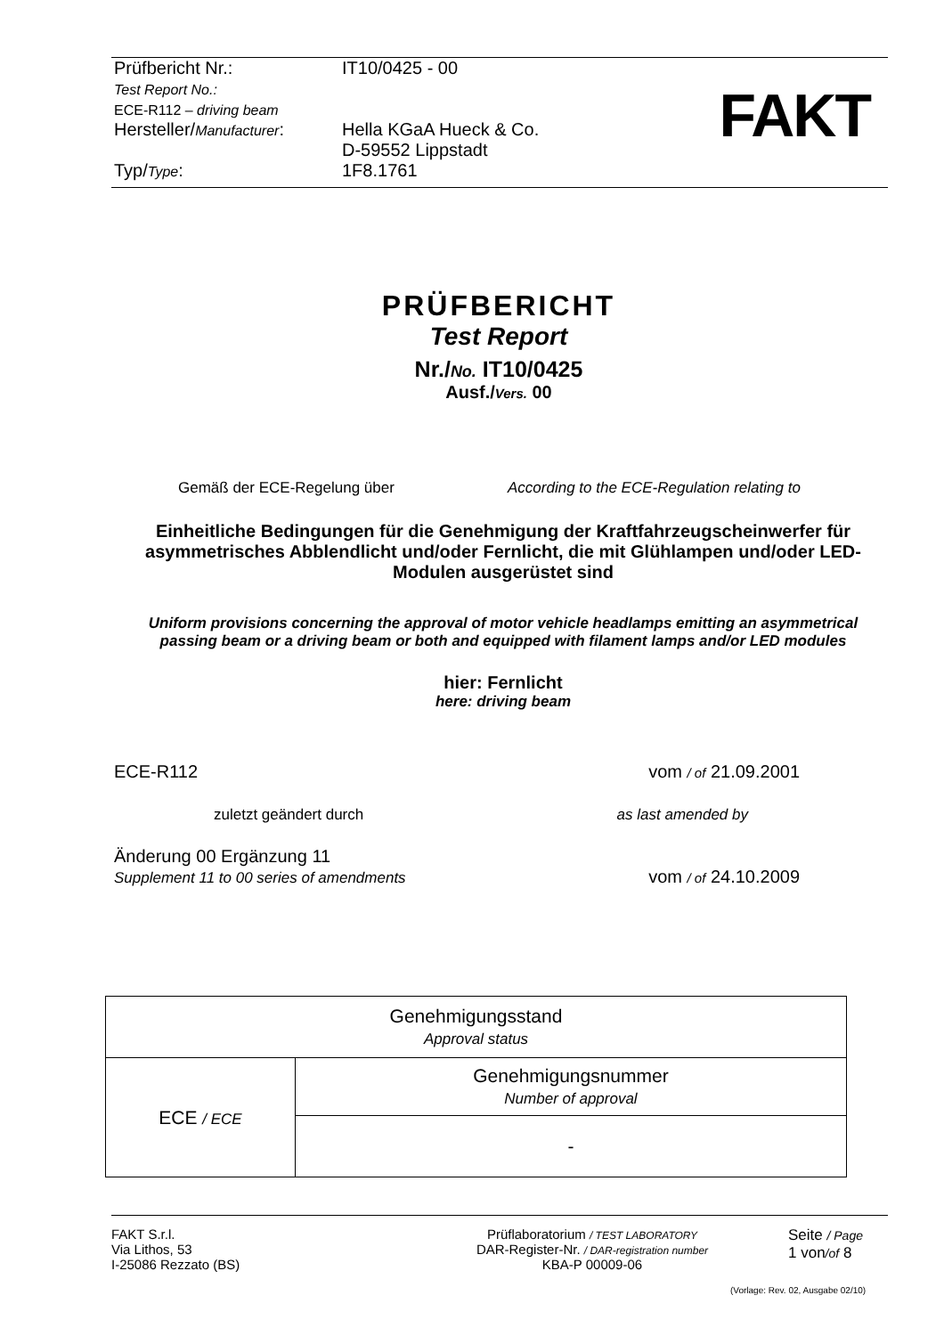Prüfbericht Nr.:
Test Report No.:
ECE-R112 – driving beam
IT10/0425 - 00
Hersteller/Manufacturer:
Hella KGaA Hueck & Co.
D-59552 Lippstadt
Typ/Type: 1F8.1761
FAKT
PRÜFBERICHT
Test Report
Nr./No. IT10/0425
Ausf./Vers. 00
Gemäß der ECE-Regelung über According to the ECE-Regulation relating to
Einheitliche Bedingungen für die Genehmigung der Kraftfahrzeugscheinwerfer für asymmetrisches Abblendlicht und/oder Fernlicht, die mit Glühlampen und/oder LED-Modulen ausgerüstet sind
Uniform provisions concerning the approval of motor vehicle headlamps emitting an asymmetrical passing beam or a driving beam or both and equipped with filament lamps and/or LED modules
hier: Fernlicht
here: driving beam
ECE-R112 vom / of 21.09.2001
zuletzt geändert durch as last amended by
Änderung 00 Ergänzung 11
Supplement 11 to 00 series of amendments vom / of 24.10.2009
| Genehmigungsstand Approval status | |
| ECE / ECE | Genehmigungsnummer Number of approval |
| | - |
FAKT S.r.l.
Via Lithos, 53
I-25086 Rezzato (BS)
Prüflaboratorium / TEST LABORATORY
DAR-Register-Nr. / DAR-registration number
KBA-P 00009-06
Seite / Page
1 von/of 8
(Vorlage: Rev. 02, Ausgabe 02/10)